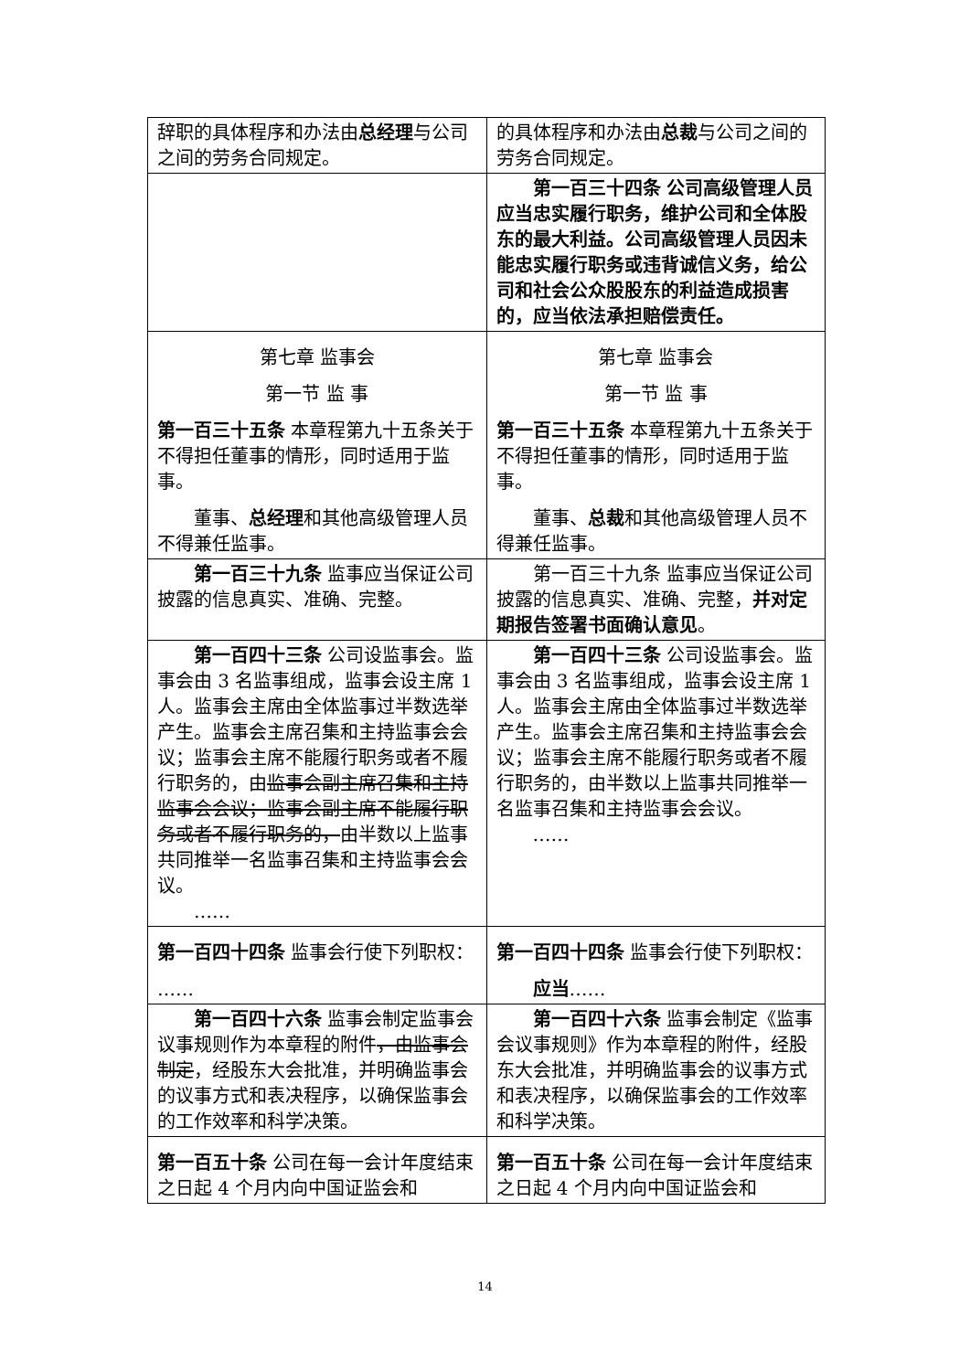| 辞职的具体程序和办法由 总经理 与公司之间的劳务合同规定。 | 的具体程序和办法由 总裁 与公司之间的劳务合同规定。 |
| | 第一百三十四条 公司高级管理人员应当忠实履行职务，维护公司和全体股东的最大利益。公司高级管理人员因未能忠实履行职务或违背诚信义务，给公司和社会公众股股东的利益造成损害的，应当依法承担赔偿责任。 |
| 第七章 监事会 第一节 监 事 第一百三十五条 本章程第九十五条关于不得担任董事的情形，同时适用于监事。 董事、 总经理 和其他高级管理人员不得兼任监事。 | 第七章 监事会 第一节 监 事 第一百三十五条 本章程第九十五条关于不得担任董事的情形，同时适用于监事。 董事、 总裁 和其他高级管理人员不得兼任监事。 |
| 第一百三十九条 监事应当保证公司披露的信息真实、准确、完整。 | 第一百三十九条 监事应当保证公司披露的信息真实、准确、完整， 并对定期报告签署书面确认意见 。 |
| 第一百四十三条 公司设监事会。监事会由 3 名监事组成，监事会设主席 1 人。监事会主席由全体监事过半数选举产生。监事会主席召集和主持监事会会议；监事会主席不能履行职务或者不履行职务的，由 监事会副主席召集和主持监事会会议；监事会副主席不能履行职务或者不履行职务的， 由半数以上监事共同推举一名监事召集和主持监事会会议。 …… | 第一百四十三条 公司设监事会。监事会由 3 名监事组成，监事会设主席 1 人。监事会主席由全体监事过半数选举产生。监事会主席召集和主持监事会会议；监事会主席不能履行职务或者不履行职务的，由半数以上监事共同推举一名监事召集和主持监事会会议。 …… |
| 第一百四十四条 监事会行使下列职权： …… | 第一百四十四条 监事会行使下列职权： 应当 …… |
| 第一百四十六条 监事会制定监事会议事规则作为本章程的附件 ，由监事会制定 ，经股东大会批准，并明确监事会的议事方式和表决程序，以确保监事会的工作效率和科学决策。 | 第一百四十六条 监事会制定《监事会议事规则》作为本章程的附件，经股东大会批准，并明确监事会的议事方式和表决程序，以确保监事会的工作效率和科学决策。 |
| 第一百五十条 公司在每一会计年度结束之日起 4 个月内向中国证监会和 | 第一百五十条 公司在每一会计年度结束之日起 4 个月内向中国证监会和 |
14